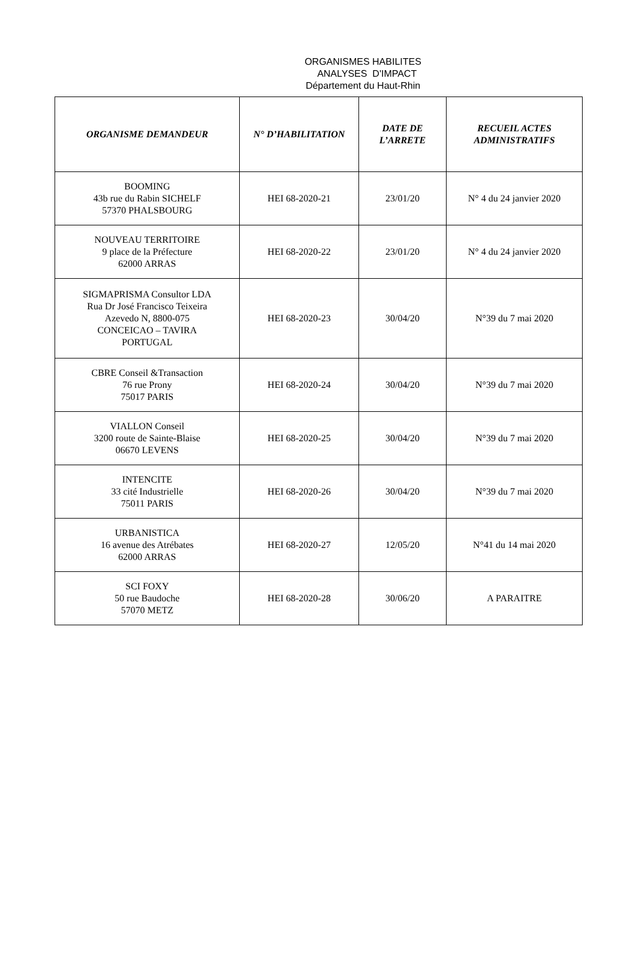ORGANISMES HABILITES
ANALYSES D'IMPACT
Département du Haut-Rhin
| ORGANISME DEMANDEUR | N° D’HABILITATION | DATE DE L’ARRETE | RECUEIL ACTES ADMINISTRATIFS |
| --- | --- | --- | --- |
| BOOMING 43b rue du Rabin SICHELF 57370 PHALSBOURG | HEI 68-2020-21 | 23/01/20 | N° 4 du 24 janvier 2020 |
| NOUVEAU TERRITOIRE 9 place de la Préfecture 62000 ARRAS | HEI 68-2020-22 | 23/01/20 | N° 4 du 24 janvier 2020 |
| SIGMAPRISMA Consultor LDA Rua Dr José Francisco Teixeira Azevedo N, 8800-075 CONCEICAO – TAVIRA PORTUGAL | HEI 68-2020-23 | 30/04/20 | N°39 du 7 mai 2020 |
| CBRE Conseil &Transaction 76 rue Prony 75017 PARIS | HEI 68-2020-24 | 30/04/20 | N°39 du 7 mai 2020 |
| VIALLON Conseil 3200 route de Sainte-Blaise 06670 LEVENS | HEI 68-2020-25 | 30/04/20 | N°39 du 7 mai 2020 |
| INTENCITE 33 cité Industrielle 75011 PARIS | HEI 68-2020-26 | 30/04/20 | N°39 du 7 mai 2020 |
| URBANISTICA 16 avenue des Atrébates 62000 ARRAS | HEI 68-2020-27 | 12/05/20 | N°41 du 14 mai 2020 |
| SCI FOXY 50 rue Baudoche 57070 METZ | HEI 68-2020-28 | 30/06/20 | A PARAITRE |